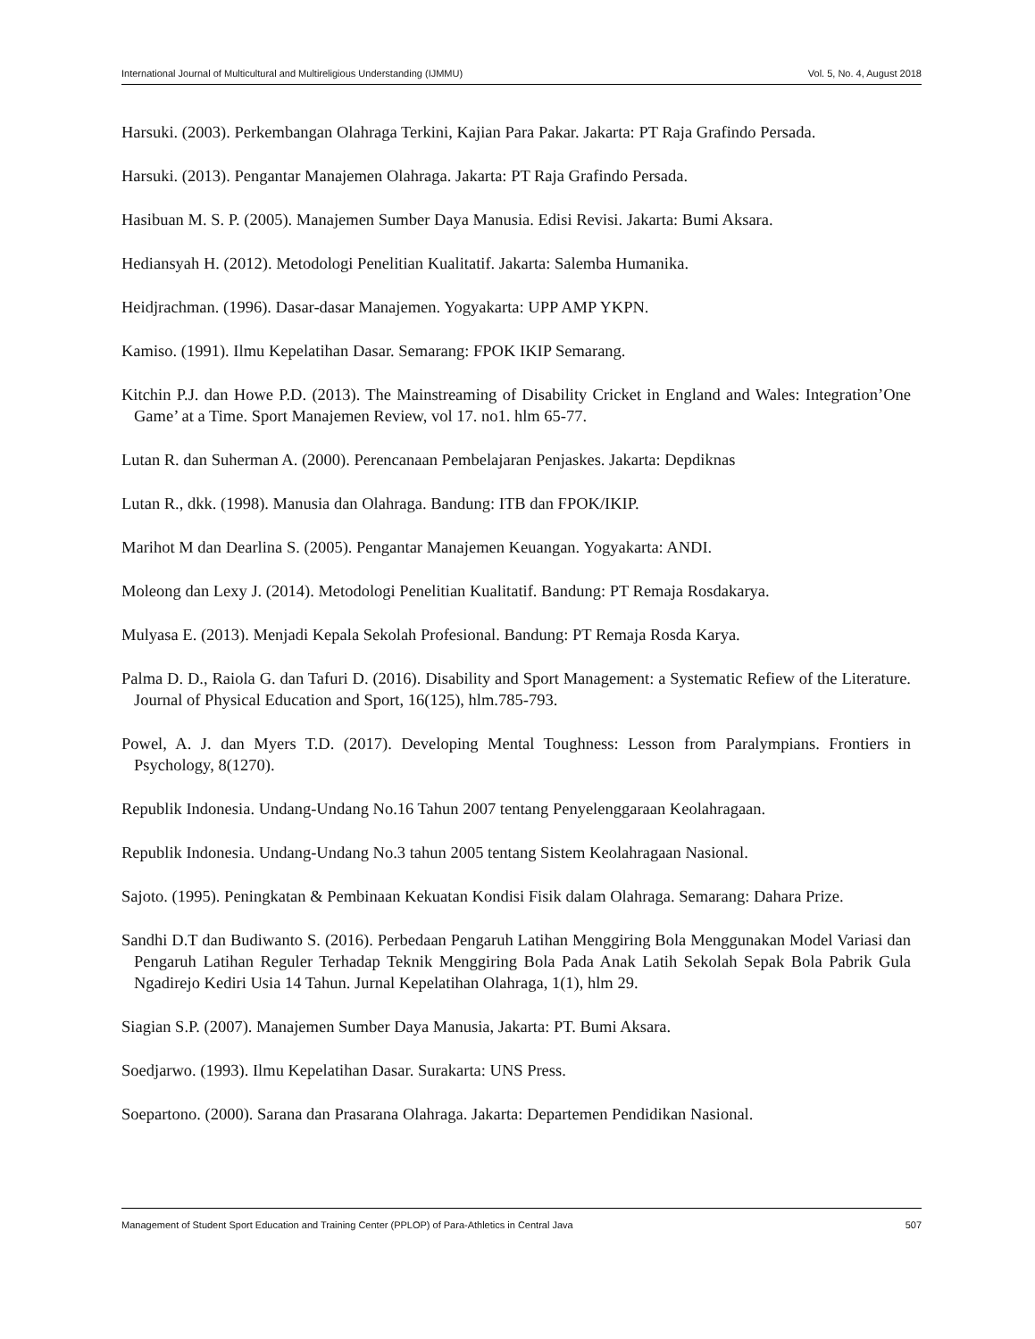International Journal of Multicultural and Multireligious Understanding (IJMMU) Vol. 5, No. 4, August 2018
Harsuki. (2003). Perkembangan Olahraga Terkini, Kajian Para Pakar. Jakarta: PT Raja Grafindo Persada.
Harsuki. (2013). Pengantar Manajemen Olahraga. Jakarta: PT Raja Grafindo Persada.
Hasibuan M. S. P. (2005). Manajemen Sumber Daya Manusia. Edisi Revisi. Jakarta: Bumi Aksara.
Hediansyah H. (2012). Metodologi Penelitian Kualitatif. Jakarta: Salemba Humanika.
Heidjrachman. (1996). Dasar-dasar Manajemen. Yogyakarta: UPP AMP YKPN.
Kamiso. (1991). Ilmu Kepelatihan Dasar. Semarang: FPOK IKIP Semarang.
Kitchin P.J. dan Howe P.D. (2013). The Mainstreaming of Disability Cricket in England and Wales: Integration’One Game’ at a Time. Sport Manajemen Review, vol 17. no1. hlm 65-77.
Lutan R. dan Suherman A. (2000). Perencanaan Pembelajaran Penjaskes. Jakarta: Depdiknas
Lutan R., dkk. (1998). Manusia dan Olahraga. Bandung: ITB dan FPOK/IKIP.
Marihot M dan Dearlina S. (2005). Pengantar Manajemen Keuangan. Yogyakarta: ANDI.
Moleong dan Lexy J. (2014). Metodologi Penelitian Kualitatif. Bandung: PT Remaja Rosdakarya.
Mulyasa E. (2013). Menjadi Kepala Sekolah Profesional. Bandung: PT Remaja Rosda Karya.
Palma D. D., Raiola G. dan Tafuri D. (2016). Disability and Sport Management: a Systematic Refiew of the Literature. Journal of Physical Education and Sport, 16(125), hlm.785-793.
Powel, A. J. dan Myers T.D. (2017). Developing Mental Toughness: Lesson from Paralympians. Frontiers in Psychology, 8(1270).
Republik Indonesia. Undang-Undang No.16 Tahun 2007 tentang Penyelenggaraan Keolahragaan.
Republik Indonesia. Undang-Undang No.3 tahun 2005 tentang Sistem Keolahragaan Nasional.
Sajoto. (1995). Peningkatan & Pembinaan Kekuatan Kondisi Fisik dalam Olahraga. Semarang: Dahara Prize.
Sandhi D.T dan Budiwanto S. (2016). Perbedaan Pengaruh Latihan Menggiring Bola Menggunakan Model Variasi dan Pengaruh Latihan Reguler Terhadap Teknik Menggiring Bola Pada Anak Latih Sekolah Sepak Bola Pabrik Gula Ngadirejo Kediri Usia 14 Tahun. Jurnal Kepelatihan Olahraga, 1(1), hlm 29.
Siagian S.P. (2007). Manajemen Sumber Daya Manusia, Jakarta: PT. Bumi Aksara.
Soedjarwo. (1993). Ilmu Kepelatihan Dasar. Surakarta: UNS Press.
Soepartono. (2000). Sarana dan Prasarana Olahraga. Jakarta: Departemen Pendidikan Nasional.
Management of Student Sport Education and Training Center (PPLOP) of Para-Athletics in Central Java 507